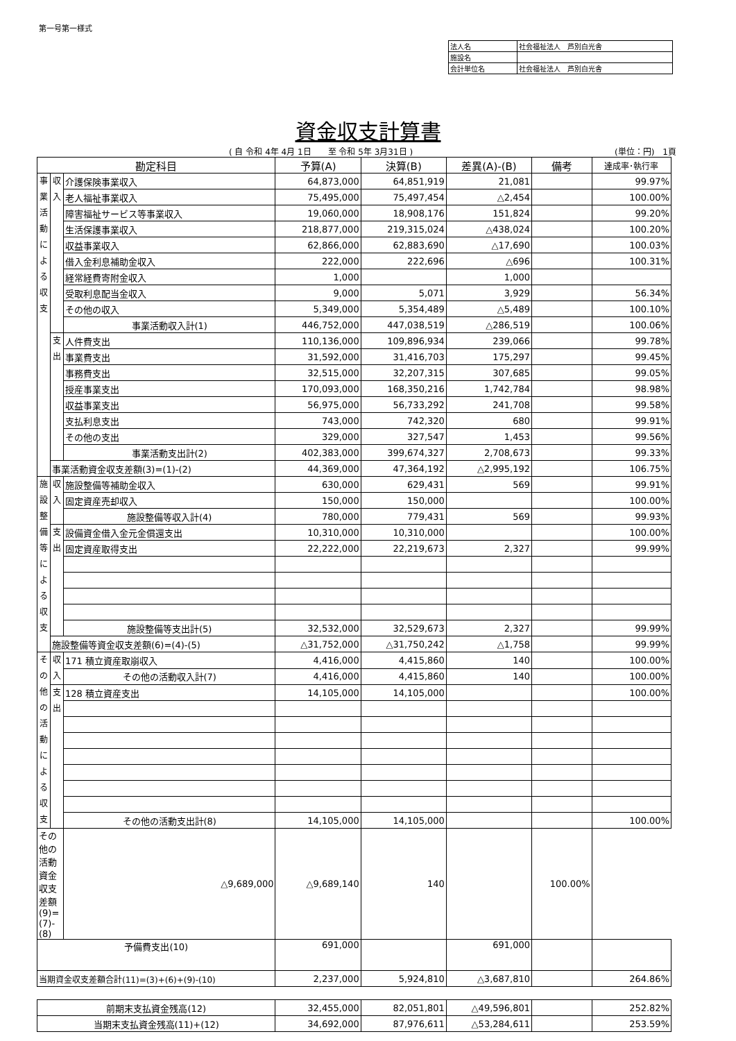第一号第一様式
| 法人名 | 社会福祉法人 芦別白光舎 |
| 施設名 | |
| 会計単位名 | 社会福祉法人 芦別白光舎 |
資金収支計算書
( 自 令和 4年 4月 1日　　至 令和 5年 3月31日 ) (単位：円)　1頁
| 勘定科目 | | | 予算(A) | 決算(B) | 差異(A)-(B) | 備考 | 達成率･執行率 |
| --- | --- | --- | --- | --- | --- | --- | --- |
| 事 業 活 動 に よ る 収 支 | 収 入 | 介護保険事業収入 | 64,873,000 | 64,851,919 | 21,081 | | 99.97% |
| | | 老人福祉事業収入 | 75,495,000 | 75,497,454 | △2,454 | | 100.00% |
| | | 障害福祉サービス等事業収入 | 19,060,000 | 18,908,176 | 151,824 | | 99.20% |
| | | 生活保護事業収入 | 218,877,000 | 219,315,024 | △438,024 | | 100.20% |
| | | 収益事業収入 | 62,866,000 | 62,883,690 | △17,690 | | 100.03% |
| | | 借入金利息補助金収入 | 222,000 | 222,696 | △696 | | 100.31% |
| | | 経常経費寄附金収入 | 1,000 | | 1,000 | | |
| | | 受取利息配当金収入 | 9,000 | 5,071 | 3,929 | | 56.34% |
| | | その他の収入 | 5,349,000 | 5,354,489 | △5,489 | | 100.10% |
| | | 事業活動収入計(1) | 446,752,000 | 447,038,519 | △286,519 | | 100.06% |
| | 支 出 | 人件費支出 | 110,136,000 | 109,896,934 | 239,066 | | 99.78% |
| | | 事業費支出 | 31,592,000 | 31,416,703 | 175,297 | | 99.45% |
| | | 事務費支出 | 32,515,000 | 32,207,315 | 307,685 | | 99.05% |
| | | 授産事業支出 | 170,093,000 | 168,350,216 | 1,742,784 | | 98.98% |
| | | 収益事業支出 | 56,975,000 | 56,733,292 | 241,708 | | 99.58% |
| | | 支払利息支出 | 743,000 | 742,320 | 680 | | 99.91% |
| | | その他の支出 | 329,000 | 327,547 | 1,453 | | 99.56% |
| | | 事業活動支出計(2) | 402,383,000 | 399,674,327 | 2,708,673 | | 99.33% |
| | 事業活動資金収支差額(3)=(1)-(2) | | 44,369,000 | 47,364,192 | △2,995,192 | | 106.75% |
| 施 設 整 備 等 に よ る 収 支 | 収 入 | 施設整備等補助金収入 | 630,000 | 629,431 | 569 | | 99.91% |
| | | 固定資産売却収入 | 150,000 | 150,000 | | | 100.00% |
| | | 施設整備等収入計(4) | 780,000 | 779,431 | 569 | | 99.93% |
| | 支 出 | 設備資金借入金元金償還支出 | 10,310,000 | 10,310,000 | | | 100.00% |
| | | 固定資産取得支出 | 22,222,000 | 22,219,673 | 2,327 | | 99.99% |
| | | 施設整備等支出計(5) | 32,532,000 | 32,529,673 | 2,327 | | 99.99% |
| | 施設整備等資金収支差額(6)=(4)-(5) | | △31,752,000 | △31,750,242 | △1,758 | | 99.99% |
| そ の 他 の 活 動 に よ る 収 支 | 収 入 | 171 積立資産取崩収入 | 4,416,000 | 4,415,860 | 140 | | 100.00% |
| | | その他の活動収入計(7) | 4,416,000 | 4,415,860 | 140 | | 100.00% |
| | 支 出 | 128 積立資産支出 | 14,105,000 | 14,105,000 | | | 100.00% |
| | | その他の活動支出計(8) | 14,105,000 | 14,105,000 | | | 100.00% |
| その他の活動資金収支差額(9)=(7)-(8) | | △9,689,000 | △9,689,140 | 140 | | 100.00% | |
| 予備費支出(10) | | | 691,000 | | 691,000 | | |
| 当期資金収支差額合計(11)=(3)+(6)+(9)-(10) | | | 2,237,000 | 5,924,810 | △3,687,810 | | 264.86% |
| 前期末支払資金残高(12) | | | 32,455,000 | 82,051,801 | △49,596,801 | | 252.82% |
| 当期末支払資金残高(11)+(12) | | | 34,692,000 | 87,976,611 | △53,284,611 | | 253.59% |